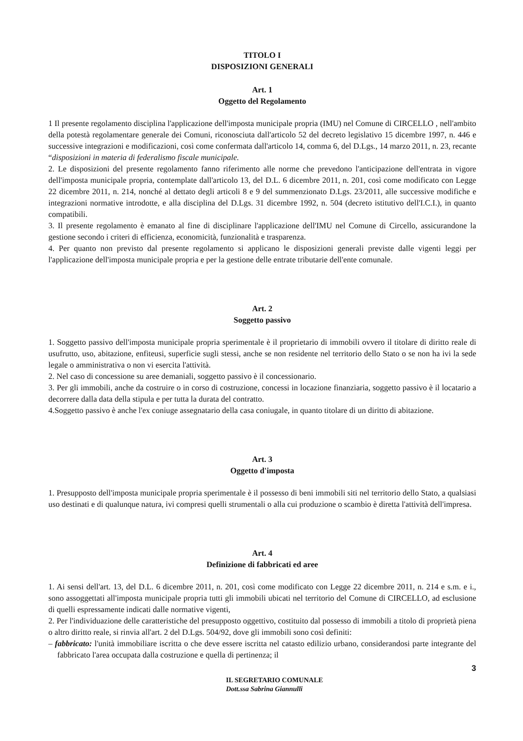TITOLO I
DISPOSIZIONI GENERALI
Art. 1
Oggetto del Regolamento
1 Il presente regolamento disciplina l'applicazione dell'imposta municipale propria (IMU) nel Comune di CIRCELLO , nell'ambito della potestà regolamentare generale dei Comuni, riconosciuta dall'articolo 52 del decreto legislativo 15 dicembre 1997, n. 446 e successive integrazioni e modificazioni, così come confermata dall'articolo 14, comma 6, del D.Lgs., 14 marzo 2011, n. 23, recante “disposizioni in materia di federalismo fiscale municipale.
2. Le disposizioni del presente regolamento fanno riferimento alle norme che prevedono l'anticipazione dell'entrata in vigore dell'imposta municipale propria, contemplate dall'articolo 13, del D.L. 6 dicembre 2011, n. 201, così come modificato con Legge 22 dicembre 2011, n. 214, nonché al dettato degli articoli 8 e 9 del summenzionato D.Lgs. 23/2011, alle successive modifiche e integrazioni normative introdotte, e alla disciplina del D.Lgs. 31 dicembre 1992, n. 504 (decreto istitutivo dell'I.C.I.), in quanto compatibili.
3. Il presente regolamento è emanato al fine di disciplinare l'applicazione dell'IMU nel Comune di Circello, assicurandone la gestione secondo i criteri di efficienza, economicità, funzionalità e trasparenza.
4. Per quanto non previsto dal presente regolamento si applicano le disposizioni generali previste dalle vigenti leggi per l'applicazione dell'imposta municipale propria e per la gestione delle entrate tributarie dell'ente comunale.
Art. 2
Soggetto passivo
1. Soggetto passivo dell'imposta municipale propria sperimentale è il proprietario di immobili ovvero il titolare di diritto reale di usufrutto, uso, abitazione, enfiteusi, superficie sugli stessi, anche se non residente nel territorio dello Stato o se non ha ivi la sede legale o amministrativa o non vi esercita l'attività.
2. Nel caso di concessione su aree demaniali, soggetto passivo è il concessionario.
3. Per gli immobili, anche da costruire o in corso di costruzione, concessi in locazione finanziaria, soggetto passivo è il locatario a decorrere dalla data della stipula e per tutta la durata del contratto.
4.Soggetto passivo è anche l'ex coniuge assegnatario della casa coniugale, in quanto titolare di un diritto di abitazione.
Art. 3
Oggetto d'imposta
1. Presupposto dell'imposta municipale propria sperimentale è il possesso di beni immobili siti nel territorio dello Stato, a qualsiasi uso destinati e di qualunque natura, ivi compresi quelli strumentali o alla cui produzione o scambio è diretta l'attività dell'impresa.
Art. 4
Definizione di fabbricati ed aree
1. Ai sensi dell'art. 13, del D.L. 6 dicembre 2011, n. 201, così come modificato con Legge 22 dicembre 2011, n. 214 e s.m. e i., sono assoggettati all'imposta municipale propria tutti gli immobili ubicati nel territorio del Comune di CIRCELLO, ad esclusione di quelli espressamente indicati dalle normative vigenti,
2. Per l'individuazione delle caratteristiche del presupposto oggettivo, costituito dal possesso di immobili a titolo di proprietà piena o altro diritto reale, si rinvia all'art. 2 del D.Lgs. 504/92, dove gli immobili sono così definiti:
– fabbricato: l'unità immobiliare iscritta o che deve essere iscritta nel catasto edilizio urbano, considerandosi parte integrante del fabbricato l'area occupata dalla costruzione e quella di pertinenza; il
3
IL SEGRETARIO COMUNALE
Dott.ssa Sabrina Giannulli